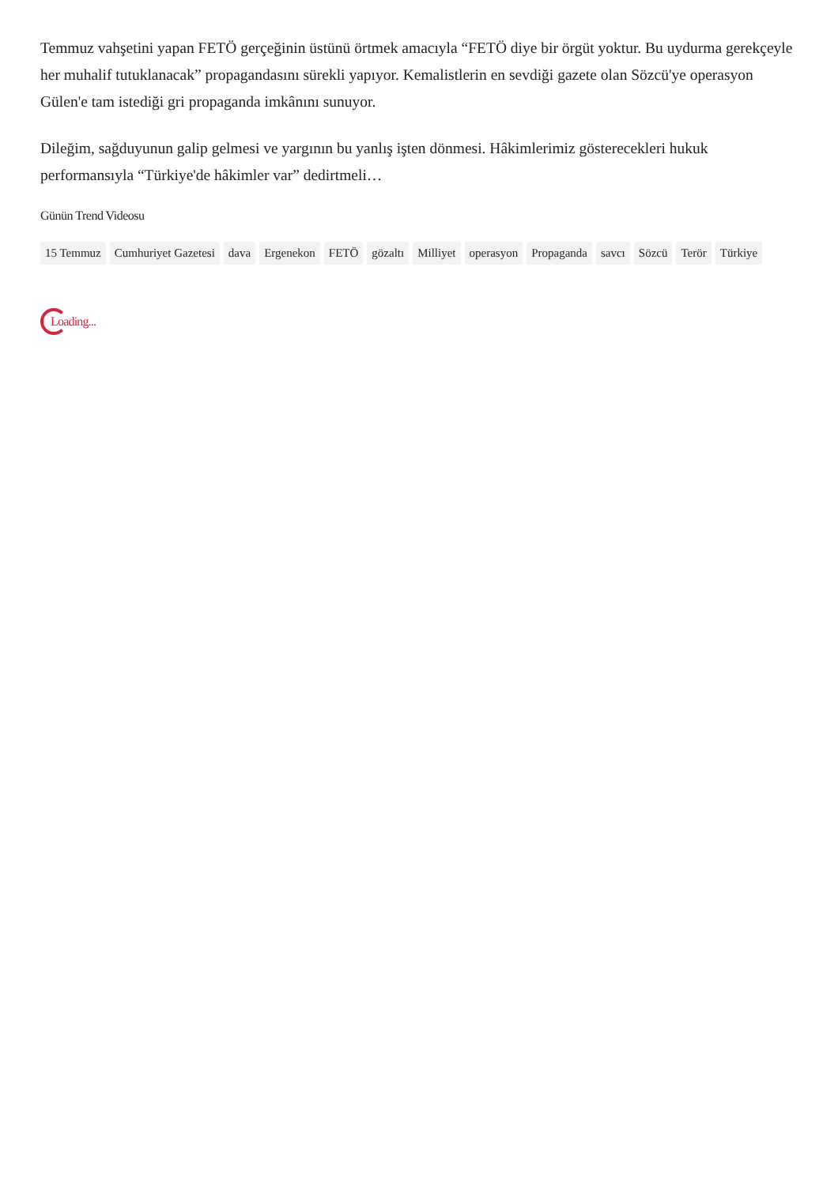Temmuz vahşetini yapan FETÖ gerçeğinin üstünü örtmek amacıyla “FETÖ diye bir örgüt yoktur. Bu uydurma gerekçeyle her muhalif tutuklanacak” propagandasını sürekli yapıyor. Kemalistlerin en sevdiği gazete olan Sözcü'ye operasyon Gülen'e tam istediği gri propaganda imkânını sunuyor.
Dileğim, sağduyunun galip gelmesi ve yargının bu yanlış işten dönmesi. Hâkimlerimiz gösterecekleri hukuk performansıyla “Türkiye'de hâkimler var” dedirtmeli…
Günün Trend Videosu
15 Temmuz Cumhuriyet Gazetesi dava Ergenekon FETÖ gözaltı Milliyet operasyon Propaganda savcı Sözcü Terör Türkiye
Loading...